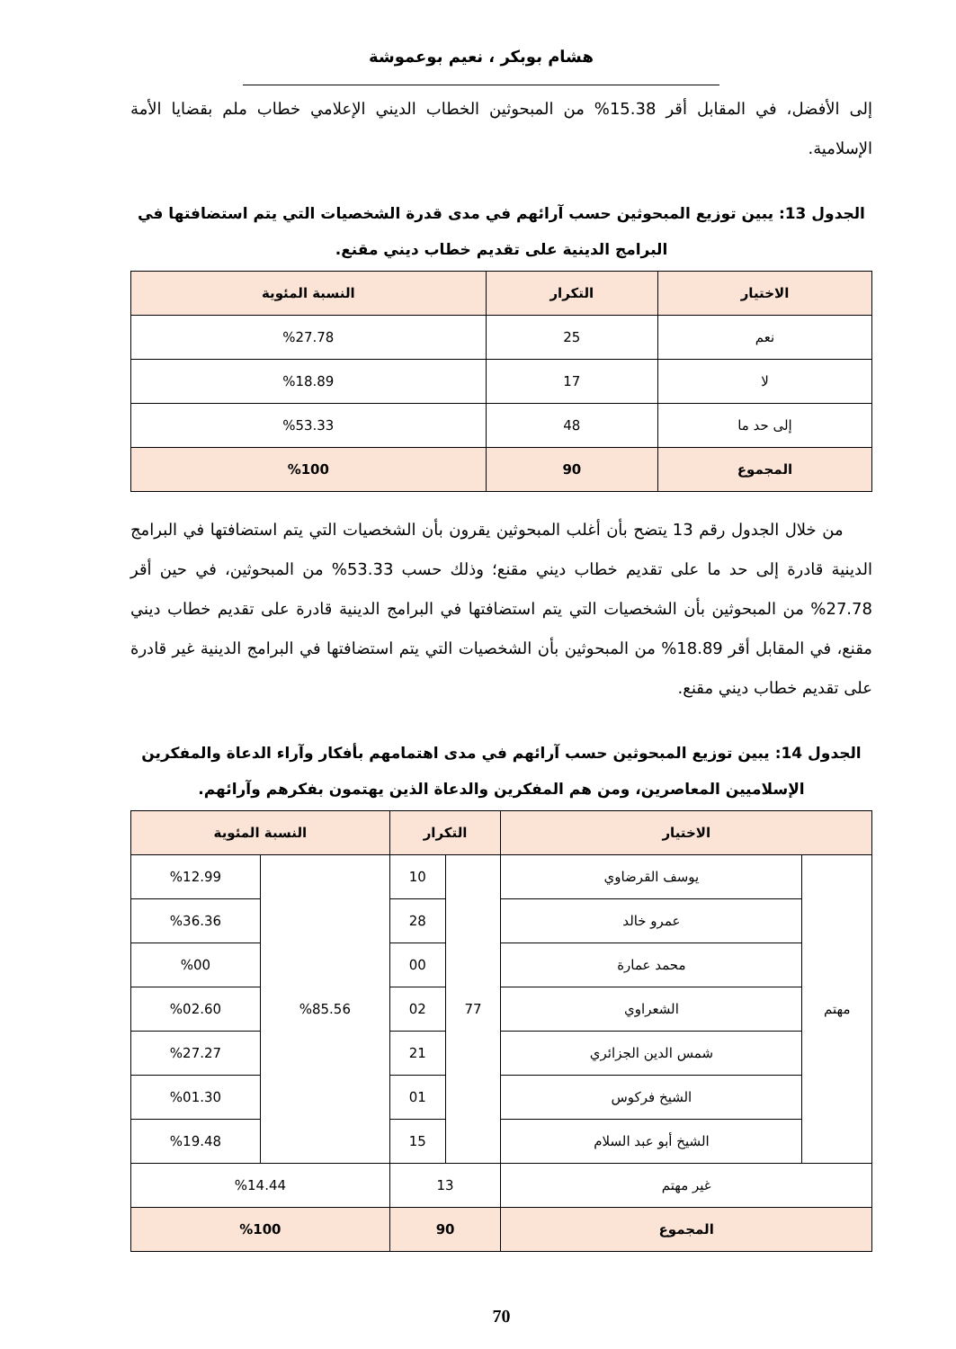هشام بوبكر ، نعيم بوعموشة
إلى الأفضل، في المقابل أقر 15.38% من المبحوثين الخطاب الديني الإعلامي خطاب ملم بقضايا الأمة الإسلامية.
الجدول 13: يبين توزيع المبحوثين حسب آرائهم في مدى قدرة الشخصيات التي يتم استضافتها في البرامج الدينية على تقديم خطاب ديني مقنع.
| الاختيار | التكرار | النسبة المئوية |
| --- | --- | --- |
| نعم | 25 | %27.78 |
| لا | 17 | %18.89 |
| إلى حد ما | 48 | %53.33 |
| المجموع | 90 | %100 |
من خلال الجدول رقم 13 يتضح بأن أغلب المبحوثين يقرون بأن الشخصيات التي يتم استضافتها في البرامج الدينية قادرة إلى حد ما على تقديم خطاب ديني مقنع؛ وذلك حسب 53.33% من المبحوثين، في حين أقر 27.78% من المبحوثين بأن الشخصيات التي يتم استضافتها في البرامج الدينية قادرة على تقديم خطاب ديني مقنع، في المقابل أقر 18.89% من المبحوثين بأن الشخصيات التي يتم استضافتها في البرامج الدينية غير قادرة على تقديم خطاب ديني مقنع.
الجدول 14: يبين توزيع المبحوثين حسب آرائهم في مدى اهتمامهم بأفكار وآراء الدعاة والمفكرين الإسلاميين المعاصرين، ومن هم المفكرين والدعاة الذين يهتمون بفكرهم وآرائهم.
| الاختيار | | التكرار | | النسبة المئوية | |
| --- | --- | --- | --- | --- | --- |
| مهتم | يوسف القرضاوي | 77 | 10 | %85.56 | %12.99 |
| | عمرو خالد | | 28 | | %36.36 |
| | محمد عمارة | | 00 | | %00 |
| | الشعراوي | | 02 | | %02.60 |
| | شمس الدين الجزائري | | 21 | | %27.27 |
| | الشيخ فركوس | | 01 | | %01.30 |
| | الشيخ أبو عبد السلام | | 15 | | %19.48 |
| غير مهتم | | 13 | | %14.44 | |
| المجموع | | 90 | | %100 | |
70